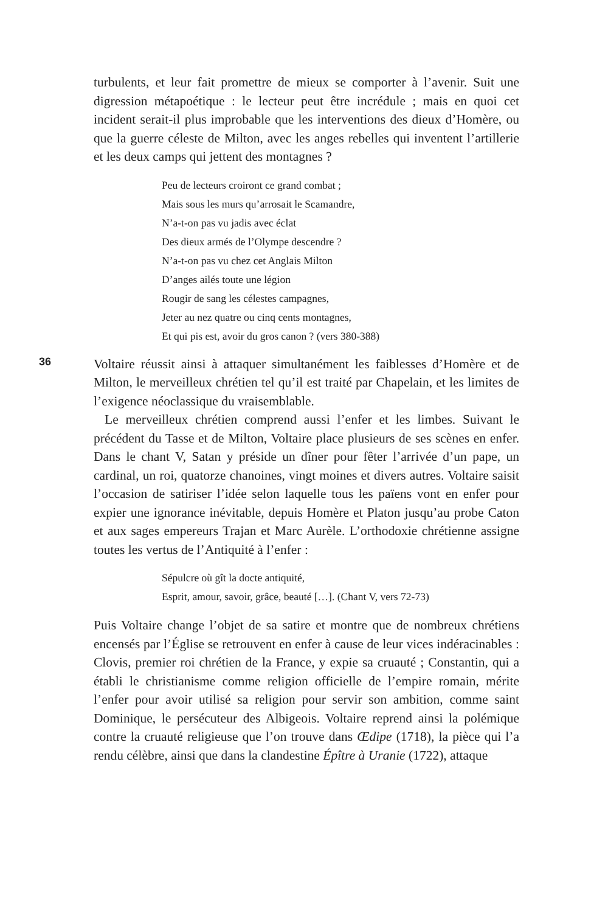turbulents, et leur fait promettre de mieux se comporter à l’avenir. Suit une digression métapoétique : le lecteur peut être incrédule ; mais en quoi cet incident serait-il plus improbable que les interventions des dieux d’Homère, ou que la guerre céleste de Milton, avec les anges rebelles qui inventent l’artillerie et les deux camps qui jettent des montagnes ?
Peu de lecteurs croiront ce grand combat ;
Mais sous les murs qu’arrosait le Scamandre,
N’a-t-on pas vu jadis avec éclat
Des dieux armés de l’Olympe descendre ?
N’a-t-on pas vu chez cet Anglais Milton
D’anges ailés toute une légion
Rougir de sang les célestes campagnes,
Jeter au nez quatre ou cinq cents montagnes,
Et qui pis est, avoir du gros canon ? (vers 380-388)
36
Voltaire réussit ainsi à attaquer simultanément les faiblesses d’Homère et de Milton, le merveilleux chrétien tel qu’il est traité par Chapelain, et les limites de l’exigence néoclassique du vraisemblable.
Le merveilleux chrétien comprend aussi l’enfer et les limbes. Suivant le précédent du Tasse et de Milton, Voltaire place plusieurs de ses scènes en enfer. Dans le chant V, Satan y préside un dîner pour fêter l’arrivée d’un pape, un cardinal, un roi, quatorze chanoines, vingt moines et divers autres. Voltaire saisit l’occasion de satiriser l’idée selon laquelle tous les païens vont en enfer pour expier une ignorance inévitable, depuis Homère et Platon jusqu’au probe Caton et aux sages empereurs Trajan et Marc Aurèle. L’orthodoxie chrétienne assigne toutes les vertus de l’Antiquité à l’enfer :
Sépulcre où gît la docte antiquité,
Esprit, amour, savoir, grâce, beauté […]. (Chant V, vers 72-73)
Puis Voltaire change l’objet de sa satire et montre que de nombreux chrétiens encensés par l’Église se retrouvent en enfer à cause de leur vices indéracinables : Clovis, premier roi chrétien de la France, y expie sa cruauté ; Constantin, qui a établi le christianisme comme religion officielle de l’empire romain, mérite l’enfer pour avoir utilisé sa religion pour servir son ambition, comme saint Dominique, le persécuteur des Albigeois. Voltaire reprend ainsi la polémique contre la cruauté religieuse que l’on trouve dans Œdipe (1718), la pièce qui l’a rendu célèbre, ainsi que dans la clandestine Épître à Uranie (1722), attaque